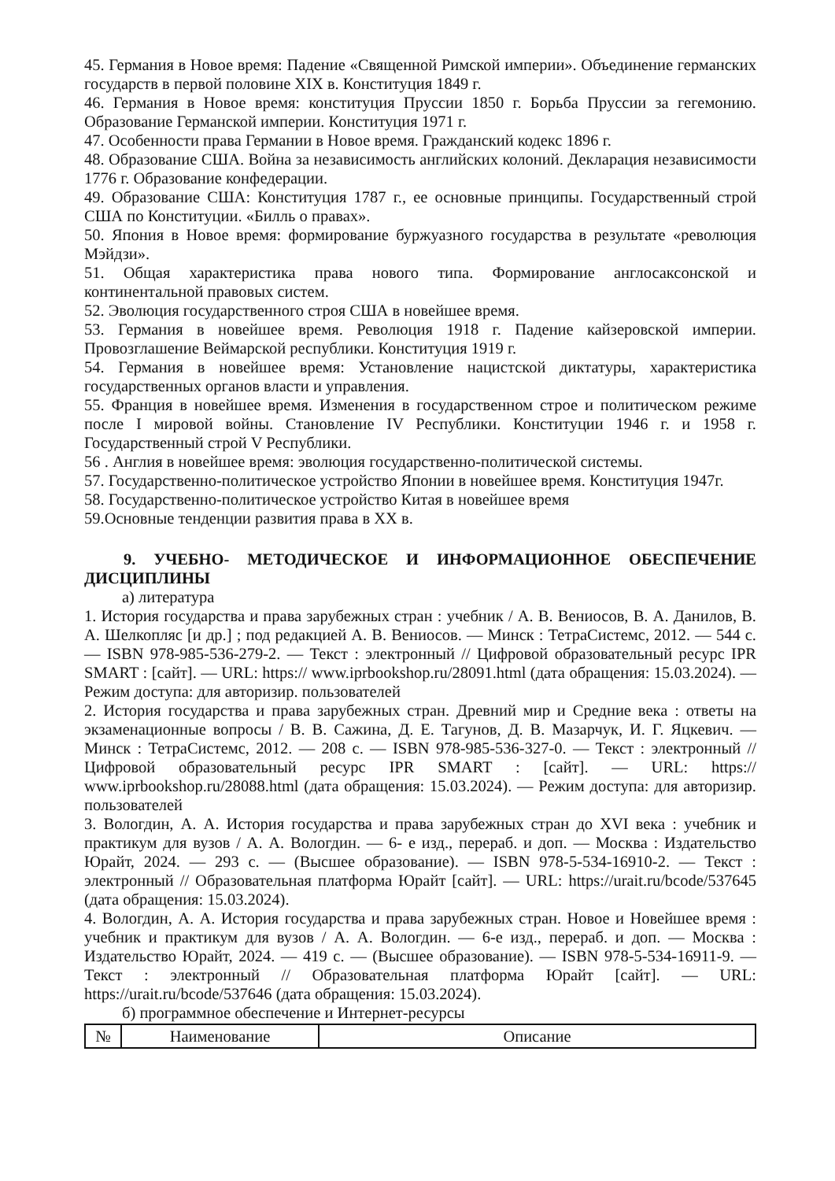45. Германия в Новое время: Падение «Священной Римской империи». Объединение германских государств в первой половине XIX в. Конституция 1849 г.
46. Германия в Новое время: конституция Пруссии 1850 г. Борьба Пруссии за гегемонию. Образование Германской империи. Конституция 1971 г.
47. Особенности права Германии в Новое время. Гражданский кодекс 1896 г.
48. Образование США. Война за независимость английских колоний. Декларация независимости 1776 г. Образование конфедерации.
49. Образование США: Конституция 1787 г., ее основные принципы. Государственный строй США по Конституции. «Билль о правах».
50. Япония в Новое время: формирование буржуазного государства в результате «революция Мэйдзи».
51. Общая характеристика права нового типа. Формирование англосаксонской и континентальной правовых систем.
52. Эволюция государственного строя США в новейшее время.
53. Германия в новейшее время. Революция 1918 г. Падение кайзеровской империи. Провозглашение Веймарской республики. Конституция 1919 г.
54. Германия в новейшее время: Установление нацистской диктатуры, характеристика государственных органов власти и управления.
55. Франция в новейшее время. Изменения в государственном строе и политическом режиме после I мировой войны. Становление IV Республики. Конституции 1946 г. и 1958 г. Государственный строй V Республики.
56 . Англия в новейшее время: эволюция государственно-политической системы.
57. Государственно-политическое устройство Японии в новейшее время. Конституция 1947г.
58. Государственно-политическое устройство Китая в новейшее время
59.Основные тенденции развития права в XX в.
9. УЧЕБНО- МЕТОДИЧЕСКОЕ И ИНФОРМАЦИОННОЕ ОБЕСПЕЧЕНИЕ ДИСЦИПЛИНЫ
а) литература
1. История государства и права зарубежных стран : учебник / А. В. Вениосов, В. А. Данилов, В. А. Шелкопляс [и др.] ; под редакцией А. В. Вениосов. — Минск : ТетраСистемс, 2012. — 544 c. — ISBN 978-985-536-279-2. — Текст : электронный // Цифровой образовательный ресурс IPR SMART : [сайт]. — URL: https:// www.iprbookshop.ru/28091.html (дата обращения: 15.03.2024). — Режим доступа: для авторизир. пользователей
2. История государства и права зарубежных стран. Древний мир и Средние века : ответы на экзаменационные вопросы / В. В. Сажина, Д. Е. Тагунов, Д. В. Мазарчук, И. Г. Яцкевич. — Минск : ТетраСистемс, 2012. — 208 c. — ISBN 978-985-536-327-0. — Текст : электронный // Цифровой образовательный ресурс IPR SMART : [сайт]. — URL: https:// www.iprbookshop.ru/28088.html (дата обращения: 15.03.2024). — Режим доступа: для авторизир. пользователей
3. Вологдин, А. А. История государства и права зарубежных стран до XVI века : учебник и практикум для вузов / А. А. Вологдин. — 6- е изд., перераб. и доп. — Москва : Издательство Юрайт, 2024. — 293 с. — (Высшее образование). — ISBN 978-5-534-16910-2. — Текст : электронный // Образовательная платформа Юрайт [сайт]. — URL: https://urait.ru/bcode/537645 (дата обращения: 15.03.2024).
4. Вологдин, А. А. История государства и права зарубежных стран. Новое и Новейшее время : учебник и практикум для вузов / А. А. Вологдин. — 6-е изд., перераб. и доп. — Москва : Издательство Юрайт, 2024. — 419 с. — (Высшее образование). — ISBN 978-5-534-16911-9. — Текст : электронный // Образовательная платформа Юрайт [сайт]. — URL: https://urait.ru/bcode/537646 (дата обращения: 15.03.2024).
б) программное обеспечение и Интернет-ресурсы
| № | Наименование | Описание |
| --- | --- | --- |